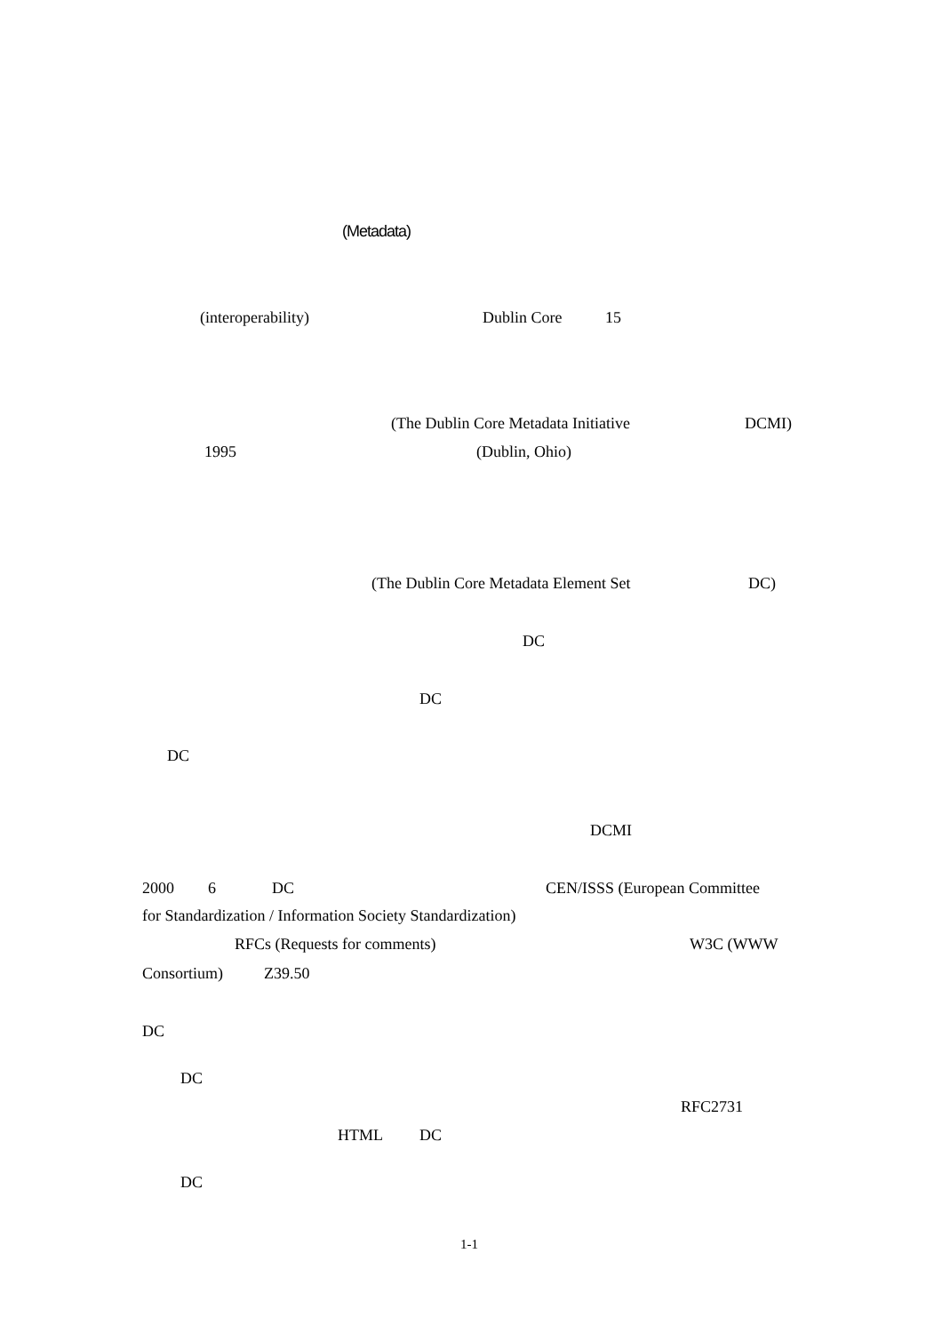(Metadata)
(interoperability) Dublin Core 15
(The Dublin Core Metadata Initiative DCMI)
1995 (Dublin, Ohio)
(The Dublin Core Metadata Element Set DC)
DC
DC
DC
DCMI
2000 6 DC CEN/ISSS (European Committee
for Standardization / Information Society Standardization)
RFCs (Requests for comments) W3C (WWW
Consortium) Z39.50
DC
DC
RFC2731
HTML DC
DC
1-1